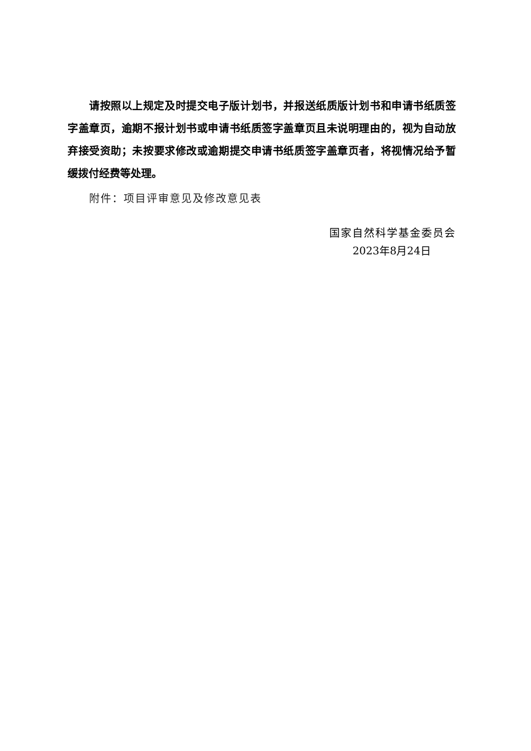请按照以上规定及时提交电子版计划书，并报送纸质版计划书和申请书纸质签字盖章页，逾期不报计划书或申请书纸质签字盖章页且未说明理由的，视为自动放弃接受资助；未按要求修改或逾期提交申请书纸质签字盖章页者，将视情况给予暂缓拨付经费等处理。
附件：项目评审意见及修改意见表
国家自然科学基金委员会
2023年8月24日